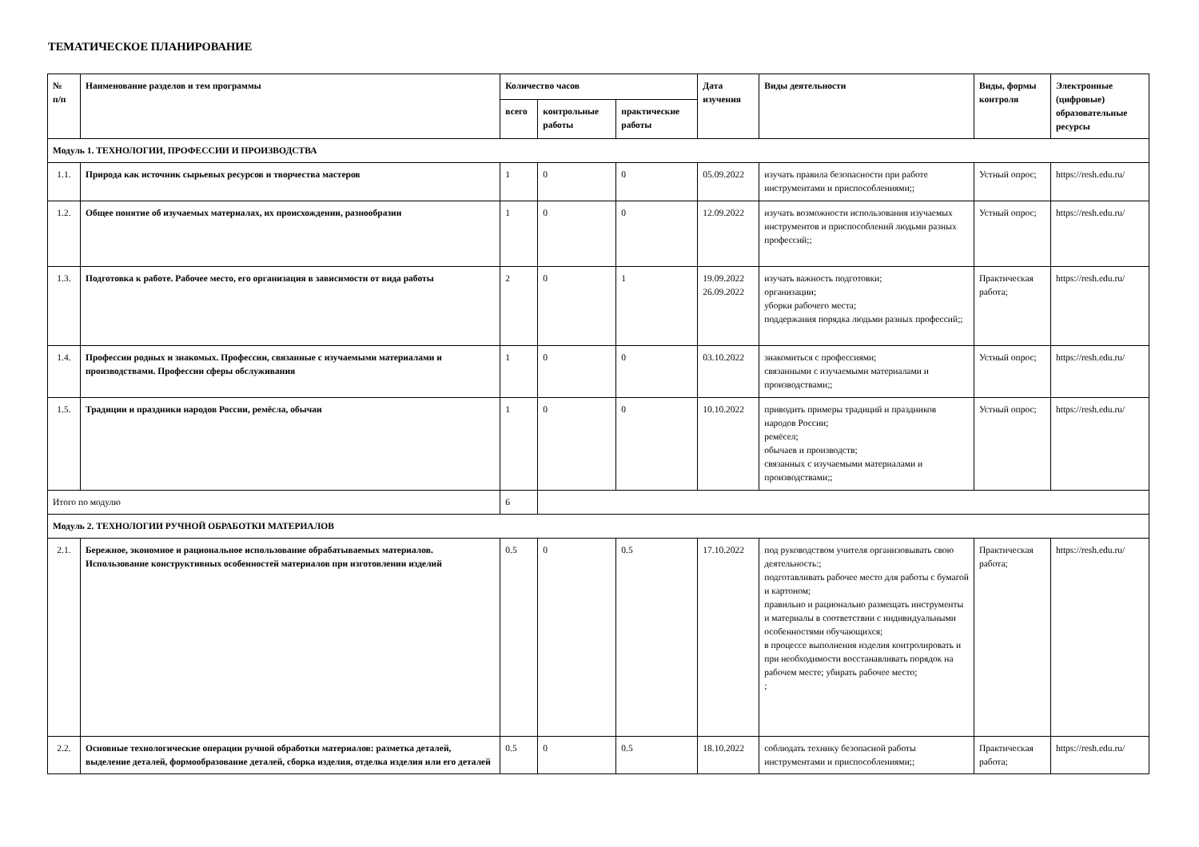ТЕМАТИЧЕСКОЕ ПЛАНИРОВАНИЕ
| № п/п | Наименование разделов и тем программы | Количество часов | | | Дата изучения | Виды деятельности | Виды, формы контроля | Электронные (цифровые) образовательные ресурсы |
| --- | --- | --- | --- | --- | --- | --- | --- | --- |
| | | всего | контрольные работы | практические работы | | | | |
| Модуль 1. ТЕХНОЛОГИИ, ПРОФЕССИИ И ПРОИЗВОДСТВА | | | | | | | | |
| 1.1. | Природа как источник сырьевых ресурсов и творчества мастеров | 1 | 0 | 0 | 05.09.2022 | изучать правила безопасности при работе инструментами и приспособлениями;; | Устный опрос; | https://resh.edu.ru/ |
| 1.2. | Общее понятие об изучаемых материалах, их происхождении, разнообразии | 1 | 0 | 0 | 12.09.2022 | изучать возможности использования изучаемых инструментов и приспособлений людьми разных профессий;; | Устный опрос; | https://resh.edu.ru/ |
| 1.3. | Подготовка к работе. Рабочее место, его организация в зависимости от вида работы | 2 | 0 | 1 | 19.09.2022 26.09.2022 | изучать важность подготовки; организации; уборки рабочего места; поддержания порядка людьми разных профессий;; | Практическая работа; | https://resh.edu.ru/ |
| 1.4. | Профессии родных и знакомых. Профессии, связанные с изучаемыми материалами и производствами. Профессии сферы обслуживания | 1 | 0 | 0 | 03.10.2022 | знакомиться с профессиями; связанными с изучаемыми материалами и производствами;; | Устный опрос; | https://resh.edu.ru/ |
| 1.5. | Традиции и праздники народов России, ремёсла, обычаи | 1 | 0 | 0 | 10.10.2022 | приводить примеры традиций и праздников народов России; ремёсел; обычаев и производств; связанных с изучаемыми материалами и производствами;; | Устный опрос; | https://resh.edu.ru/ |
| Итого по модулю | | 6 | | | | | | |
| Модуль 2. ТЕХНОЛОГИИ РУЧНОЙ ОБРАБОТКИ МАТЕРИАЛОВ | | | | | | | | |
| 2.1. | Бережное, экономное и рациональное использование обрабатываемых материалов. Использование конструктивных особенностей материалов при изготовлении изделий | 0.5 | 0 | 0.5 | 17.10.2022 | под руководством учителя организовывать свою деятельность:; подготавливать рабочее место для работы с бумагой и картоном; правильно и рационально размещать инструменты и материалы в соответствии с индивидуальными особенностями обучающихся; в процессе выполнения изделия контролировать и при необходимости восстанавливать порядок на рабочем месте; убирать рабочее место; ; | Практическая работа; | https://resh.edu.ru/ |
| 2.2. | Основные технологические операции ручной обработки материалов: разметка деталей, выделение деталей, формообразование деталей, сборка изделия, отделка изделия или его деталей | 0.5 | 0 | 0.5 | 18.10.2022 | соблюдать технику безопасной работы инструментами и приспособлениями;; | Практическая работа; | https://resh.edu.ru/ |